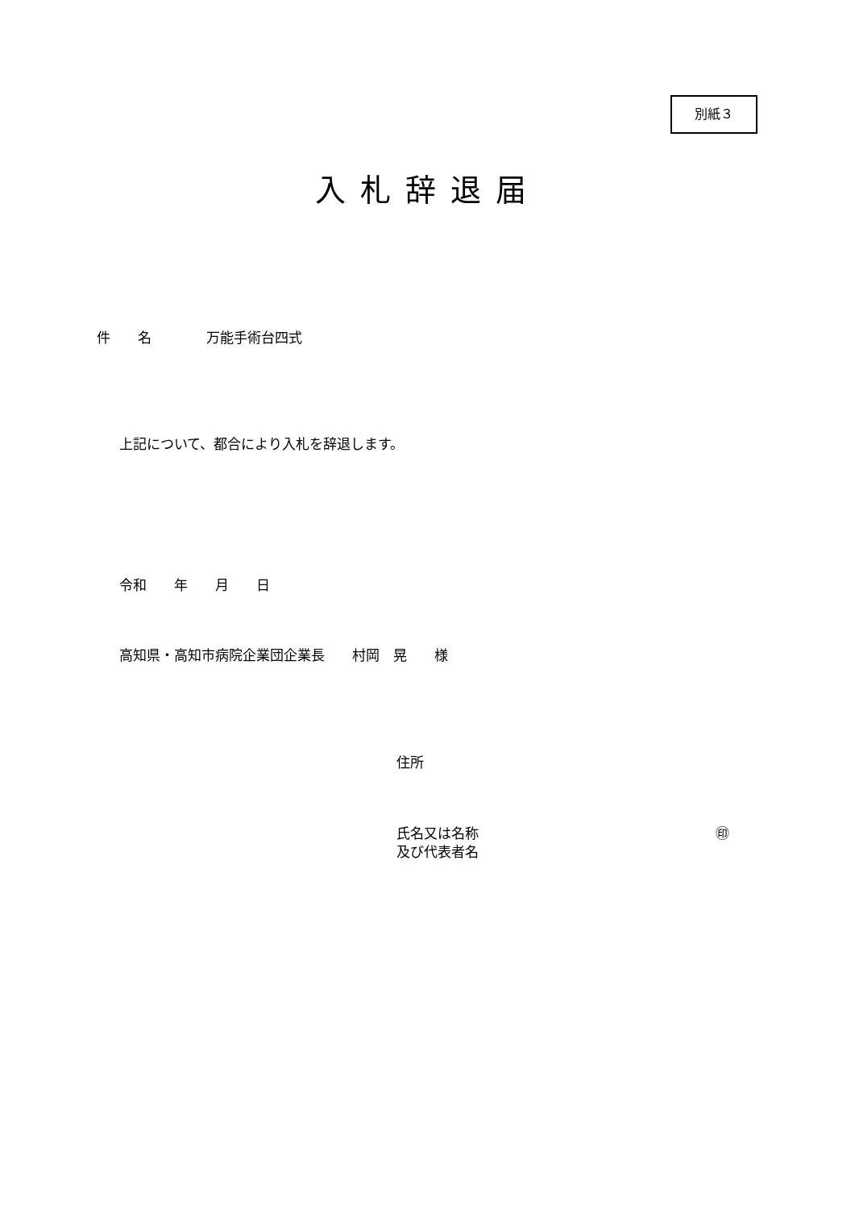別紙３
入札辞退届
件　　名　　　　万能手術台四式
上記について、都合により入札を辞退します。
令和　　年　　月　　日
高知県・高知市病院企業団企業長　　村岡　晃　　様
住所
氏名又は名称
㊞
及び代表者名